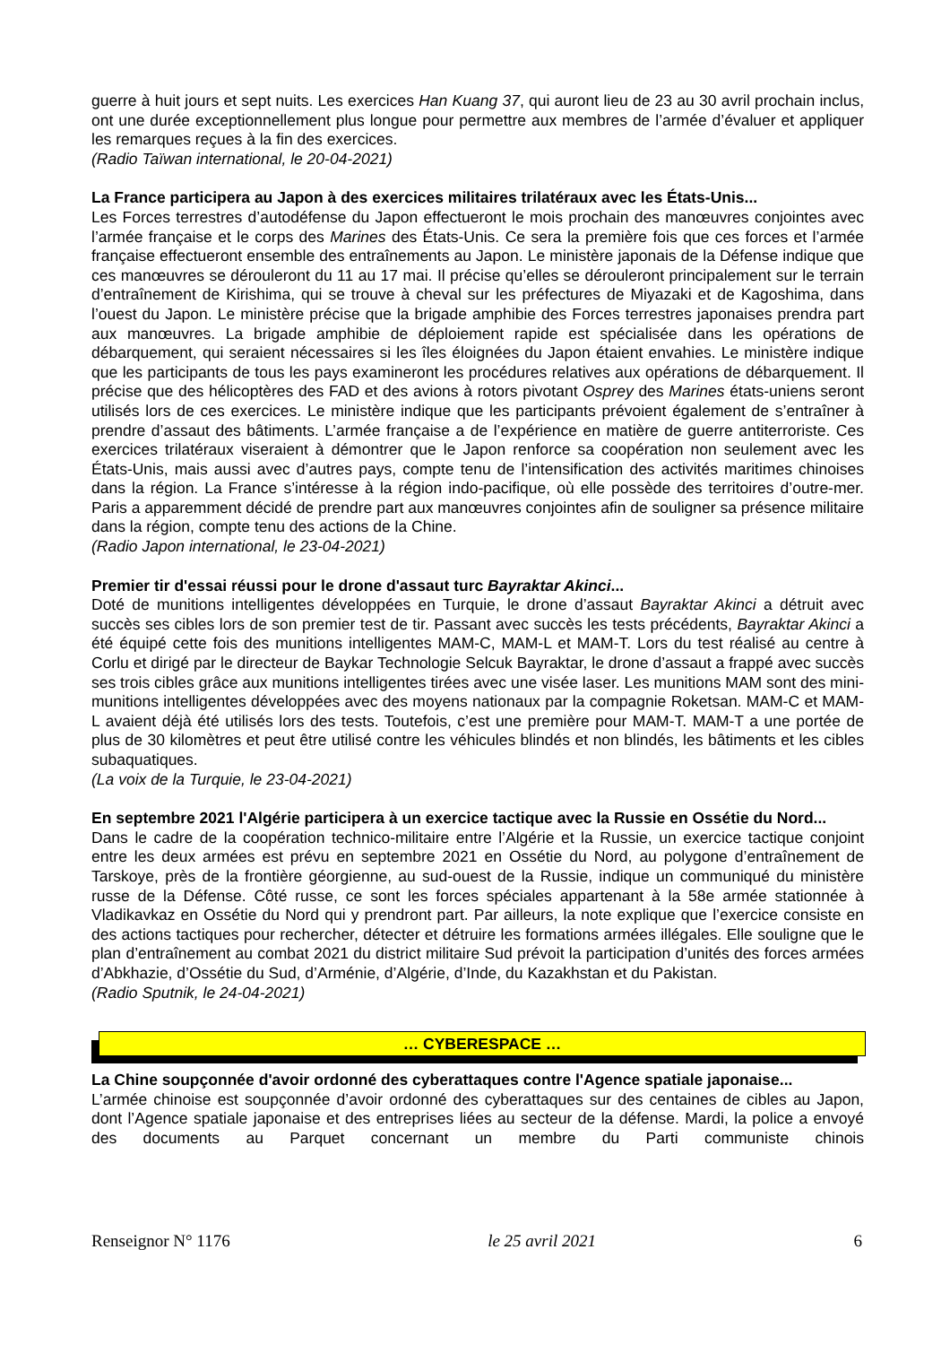guerre à huit jours et sept nuits. Les exercices Han Kuang 37, qui auront lieu de 23 au 30 avril prochain inclus, ont une durée exceptionnellement plus longue pour permettre aux membres de l’armée d’évaluer et appliquer les remarques reçues à la fin des exercices.
(Radio Taïwan international, le 20-04-2021)
La France participera au Japon à des exercices militaires trilatéraux avec les États-Unis...
Les Forces terrestres d’autodéfense du Japon effectueront le mois prochain des manœuvres conjointes avec l’armée française et le corps des Marines des États-Unis. Ce sera la première fois que ces forces et l’armée française effectueront ensemble des entraînements au Japon. Le ministère japonais de la Défense indique que ces manœuvres se dérouleront du 11 au 17 mai. Il précise qu’elles se dérouleront principalement sur le terrain d’entraînement de Kirishima, qui se trouve à cheval sur les préfectures de Miyazaki et de Kagoshima, dans l’ouest du Japon. Le ministère précise que la brigade amphibie des Forces terrestres japonaises prendra part aux manœuvres. La brigade amphibie de déploiement rapide est spécialisée dans les opérations de débarquement, qui seraient nécessaires si les îles éloignées du Japon étaient envahies. Le ministère indique que les participants de tous les pays examineront les procédures relatives aux opérations de débarquement. Il précise que des hélicoptères des FAD et des avions à rotors pivotant Osprey des Marines états-uniens seront utilisés lors de ces exercices. Le ministère indique que les participants prévoient également de s’entraîner à prendre d’assaut des bâtiments. L’armée française a de l’expérience en matière de guerre antiterroriste. Ces exercices trilatéraux viseraient à démontrer que le Japon renforce sa coopération non seulement avec les États-Unis, mais aussi avec d’autres pays, compte tenu de l’intensification des activités maritimes chinoises dans la région. La France s’intéresse à la région indo-pacifique, où elle possède des territoires d’outre-mer. Paris a apparemment décidé de prendre part aux manœuvres conjointes afin de souligner sa présence militaire dans la région, compte tenu des actions de la Chine.
(Radio Japon international, le 23-04-2021)
Premier tir d'essai réussi pour le drone d'assaut turc Bayraktar Akinci...
Doté de munitions intelligentes développées en Turquie, le drone d’assaut Bayraktar Akinci a détruit avec succès ses cibles lors de son premier test de tir. Passant avec succès les tests précédents, Bayraktar Akinci a été équipé cette fois des munitions intelligentes MAM-C, MAM-L et MAM-T. Lors du test réalisé au centre à Corlu et dirigé par le directeur de Baykar Technologie Selcuk Bayraktar, le drone d’assaut a frappé avec succès ses trois cibles grâce aux munitions intelligentes tirées avec une visée laser. Les munitions MAM sont des mini-munitions intelligentes développées avec des moyens nationaux par la compagnie Roketsan. MAM-C et MAM-L avaient déjà été utilisés lors des tests. Toutefois, c’est une première pour MAM-T. MAM-T a une portée de plus de 30 kilomètres et peut être utilisé contre les véhicules blindés et non blindés, les bâtiments et les cibles subaquatiques.
(La voix de la Turquie, le 23-04-2021)
En septembre 2021 l'Algérie participera à un exercice tactique avec la Russie en Ossétie du Nord...
Dans le cadre de la coopération technico-militaire entre l’Algérie et la Russie, un exercice tactique conjoint entre les deux armées est prévu en septembre 2021 en Ossétie du Nord, au polygone d’entraînement de Tarskoye, près de la frontière géorgienne, au sud-ouest de la Russie, indique un communiqué du ministère russe de la Défense. Côté russe, ce sont les forces spéciales appartenant à la 58e armée stationnée à Vladikavkaz en Ossétie du Nord qui y prendront part. Par ailleurs, la note explique que l’exercice consiste en des actions tactiques pour rechercher, détecter et détruire les formations armées illégales. Elle souligne que le plan d’entraînement au combat 2021 du district militaire Sud prévoit la participation d’unités des forces armées d’Abkhazie, d’Ossétie du Sud, d’Arménie, d’Algérie, d’Inde, du Kazakhstan et du Pakistan.
(Radio Sputnik, le 24-04-2021)
… CYBERESPACE …
La Chine soupçonnée d'avoir ordonné des cyberattaques contre l'Agence spatiale japonaise...
L’armée chinoise est soupçonnée d’avoir ordonné des cyberattaques sur des centaines de cibles au Japon, dont l’Agence spatiale japonaise et des entreprises liées au secteur de la défense. Mardi, la police a envoyé des documents au Parquet concernant un membre du Parti communiste chinois
Renseignor N° 1176 le 25 avril 2021 6